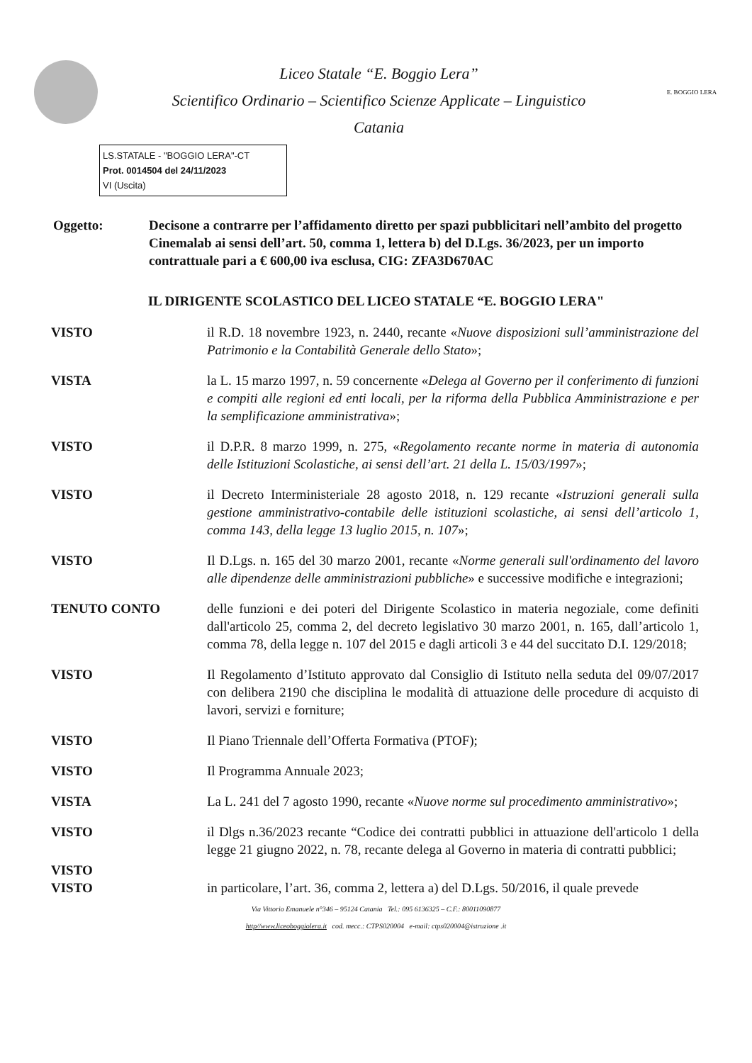Liceo Statale “E. Boggio Lera”
Scientifico Ordinario – Scientifico Scienze Applicate – Linguistico
Catania
E. BOGGIO LERA
LS.STATALE - "BOGGIO LERA"-CT
Prot. 0014504 del 24/11/2023
VI (Uscita)
Oggetto: Decisone a contrarre per l’affidamento diretto per spazi pubblicitari nell’ambito del progetto Cinemalab ai sensi dell’art. 50, comma 1, lettera b) del D.Lgs. 36/2023, per un importo contrattuale pari a € 600,00 iva esclusa, CIG: ZFA3D670AC
IL DIRIGENTE SCOLASTICO DEL LICEO STATALE “E. BOGGIO LERA"
VISTO il R.D. 18 novembre 1923, n. 2440, recante «Nuove disposizioni sull’amministrazione del Patrimonio e la Contabilità Generale dello Stato»;
VISTA la L. 15 marzo 1997, n. 59 concernente «Delega al Governo per il conferimento di funzioni e compiti alle regioni ed enti locali, per la riforma della Pubblica Amministrazione e per la semplificazione amministrativa»;
VISTO il D.P.R. 8 marzo 1999, n. 275, «Regolamento recante norme in materia di autonomia delle Istituzioni Scolastiche, ai sensi dell’art. 21 della L. 15/03/1997»;
VISTO il Decreto Interministeriale 28 agosto 2018, n. 129 recante «Istruzioni generali sulla gestione amministrativo-contabile delle istituzioni scolastiche, ai sensi dell’articolo 1, comma 143, della legge 13 luglio 2015, n. 107»;
VISTO Il D.Lgs. n. 165 del 30 marzo 2001, recante «Norme generali sull'ordinamento del lavoro alle dipendenze delle amministrazioni pubbliche» e successive modifiche e integrazioni;
TENUTO CONTO delle funzioni e dei poteri del Dirigente Scolastico in materia negoziale, come definiti dall'articolo 25, comma 2, del decreto legislativo 30 marzo 2001, n. 165, dall’articolo 1, comma 78, della legge n. 107 del 2015 e dagli articoli 3 e 44 del succitato D.I. 129/2018;
VISTO Il Regolamento d’Istituto approvato dal Consiglio di Istituto nella seduta del 09/07/2017 con delibera 2190 che disciplina le modalità di attuazione delle procedure di acquisto di lavori, servizi e forniture;
VISTO Il Piano Triennale dell’Offerta Formativa (PTOF);
VISTO Il Programma Annuale 2023;
VISTA La L. 241 del 7 agosto 1990, recante «Nuove norme sul procedimento amministrativo»;
VISTO il Dlgs n.36/2023 recante “Codice dei contratti pubblici in attuazione dell'articolo 1 della legge 21 giugno 2022, n. 78, recante delega al Governo in materia di contratti pubblici;
VISTO
VISTO
in particolare, l’art. 36, comma 2, lettera a) del D.Lgs. 50/2016, il quale prevede
Via Vittorio Emanuele n°346 – 95124 Catania Tel.: 095 6136325 – C.F.: 80011090877
http//www.liceoboggiolera.it cod. mecc.: CTPS020004 e-mail: ctps020004@istruzione .it